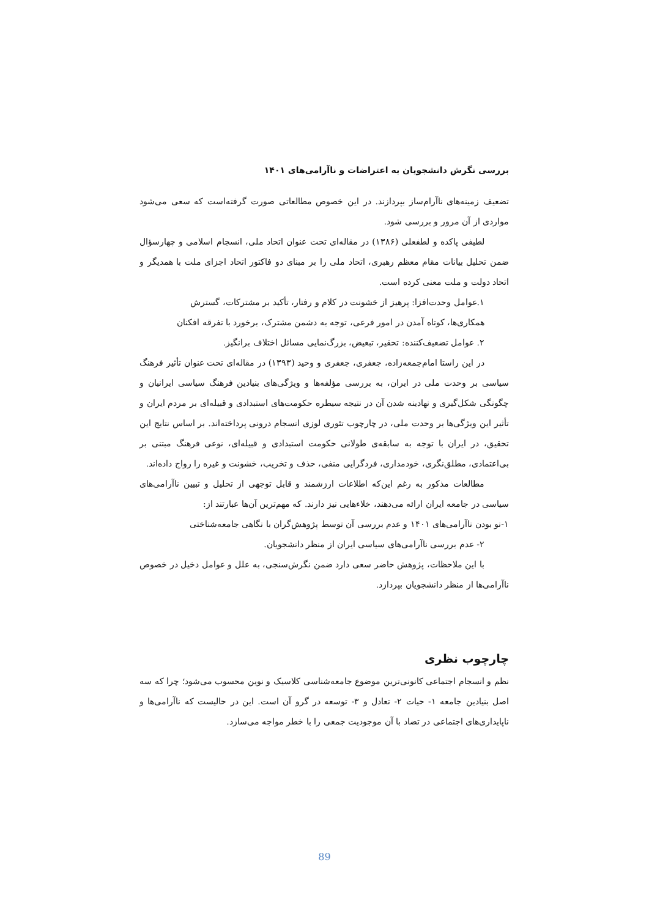بررسی نگرش دانشجویان به اعتراضات و ناآرامی‌های ۱۴۰۱
تضعیف زمینه‌های ناآرام‌ساز بپردازند. در این خصوص مطالعاتی صورت گرفته‌است که سعی می‌شود مواردی از آن مرور و بررسی شود.
لطیفی پاکده و لطفعلی (۱۳۸۶) در مقاله‌ای تحت عنوان اتحاد ملی، انسجام اسلامی و چهارسؤال ضمن تحلیل بیانات مقام معظم رهبری، اتحاد ملی را بر مبنای دو فاکتور اتحاد اجزای ملت با همدیگر و اتحاد دولت و ملت معنی کرده است.
۱.عوامل وحدت‌افزا: پرهیز از خشونت در کلام و رفتار، تأکید بر مشترکات، گسترش
همکاری‌ها، کوتاه آمدن در امور فرعی، توجه به دشمن مشترک، برخورد با تفرقه افکنان
۲. عوامل تضعیف‌کننده: تحقیر، تبعیض، بزرگ‌نمایی مسائل اختلاف برانگیز.
در این راستا امام‌جمعه‌زاده، جعفری، جعفری و وحید (۱۳۹۳) در مقاله‌ای تحت عنوان تأثیر فرهنگ سیاسی بر وحدت ملی در ایران، به بررسی مؤلفه‌ها و ویژگی‌های بنیادین فرهنگ سیاسی ایرانیان و چگونگی شکل‌گیری و نهادینه شدن آن در نتیجه سیطره حکومت‌های استبدادی و قبیله‌ای بر مردم ایران و تأثیر این ویژگی‌ها بر وحدت ملی، در چارچوب تئوری لوزی انسجام درونی پرداخته‌اند. بر اساس نتایج این تحقیق، در ایران با توجه به سابقه‌ی طولانی حکومت استبدادی و قبیله‌ای، نوعی فرهنگ مبتنی بر بی‌اعتمادی، مطلق‌نگری، خودمداری، فردگرایی منفی، حذف و تخریب، خشونت و غیره را رواج داده‌اند.
مطالعات مذکور به رغم این‌که اطلاعات ارزشمند و قابل توجهی از تحلیل و تبیین ناآرامی‌های سیاسی در جامعه ایران ارائه می‌دهند، خلاءهایی نیز دارند. که مهم‌ترین آن‌ها عبارتند از:
۱-نو بودن ناآرامی‌های ۱۴۰۱ و عدم بررسی آن توسط پژوهش‌گران با نگاهی جامعه‌شناختی
۲- عدم بررسی ناآرامی‌های سیاسی ایران از منظر دانشجویان.
با این ملاحظات، پژوهش حاضر سعی دارد ضمن نگرش‌سنجی، به علل و عوامل دخیل در خصوص ناآرامی‌ها از منظر دانشجویان بپردازد.
چارچوب نظری
نظم و انسجام اجتماعی کانونی‌ترین موضوع جامعه‌شناسی کلاسیک و نوین محسوب می‌شود؛ چرا که سه اصل بنیادین جامعه ۱- حیات ۲- تعادل و ۳- توسعه در گرو آن است. این در حالیست که ناآرامی‌ها و ناپایداری‌های اجتماعی در تضاد با آن موجودیت جمعی را با خطر مواجه می‌سازد.
89